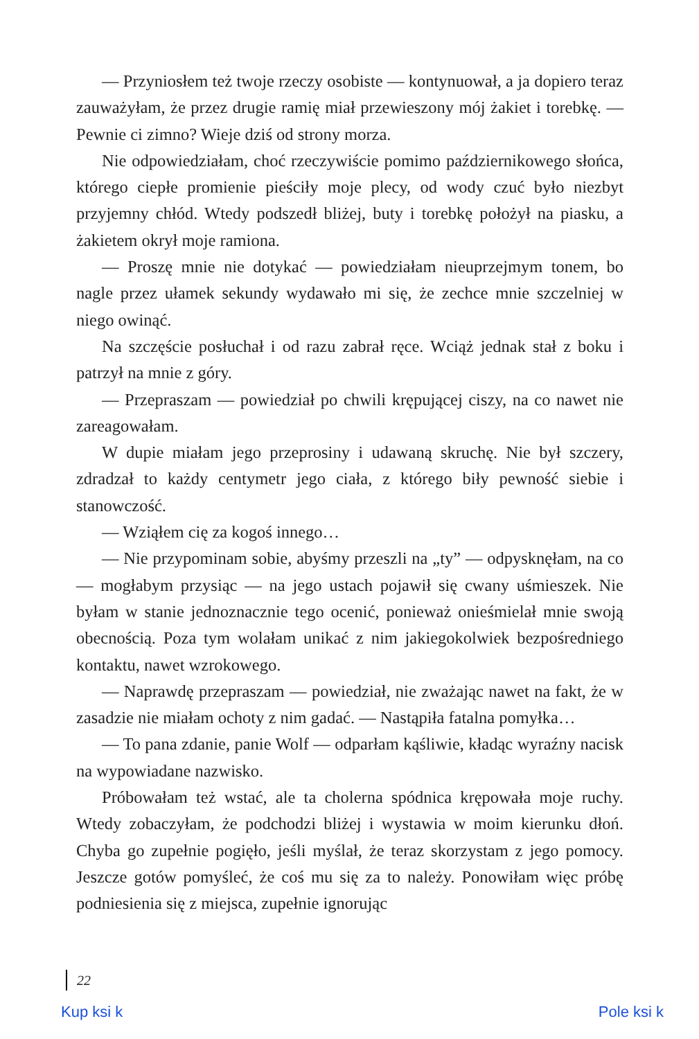— Przyniosłem też twoje rzeczy osobiste — kontynuował, a ja dopiero teraz zauważyłam, że przez drugie ramię miał przewieszony mój żakiet i torebkę. — Pewnie ci zimno? Wieje dziś od strony morza.
Nie odpowiedziałam, choć rzeczywiście pomimo październikowego słońca, którego ciepłe promienie pieściły moje plecy, od wody czuć było niezbyt przyjemny chłód. Wtedy podszedł bliżej, buty i torebkę położył na piasku, a żakietem okrył moje ramiona.
— Proszę mnie nie dotykać — powiedziałam nieuprzejmym tonem, bo nagle przez ułamek sekundy wydawało mi się, że zechce mnie szczelniej w niego owinąć.
Na szczęście posłuchał i od razu zabrał ręce. Wciąż jednak stał z boku i patrzył na mnie z góry.
— Przepraszam — powiedział po chwili krępującej ciszy, na co nawet nie zareagowałam.
W dupie miałam jego przeprosiny i udawaną skruchę. Nie był szczery, zdradzał to każdy centymetr jego ciała, z którego biły pewność siebie i stanowczość.
— Wziąłem cię za kogoś innego…
— Nie przypominam sobie, abyśmy przeszli na „ty” — odpysknęłam, na co — mogłabym przysiąc — na jego ustach pojawił się cwany uśmieszek. Nie byłam w stanie jednoznacznie tego ocenić, ponieważ onieśmielał mnie swoją obecnością. Poza tym wolałam unikać z nim jakiegokolwiek bezpośredniego kontaktu, nawet wzrokowego.
— Naprawdę przepraszam — powiedział, nie zważając nawet na fakt, że w zasadzie nie miałam ochoty z nim gadać. — Nastąpiła fatalna pomyłka…
— To pana zdanie, panie Wolf — odparłam kąśliwie, kładąc wyraźny nacisk na wypowiadane nazwisko.
Próbowałam też wstać, ale ta cholerna spódnica krępowała moje ruchy. Wtedy zobaczyłam, że podchodzi bliżej i wystawia w moim kierunku dłoń. Chyba go zupełnie pogięło, jeśli myślał, że teraz skorzystam z jego pomocy. Jeszcze gotów pomyśleć, że coś mu się za to należy. Ponowiłam więc próbę podniesienia się z miejsca, zupełnie ignorując
22
Kup ksi k Pole ksi k